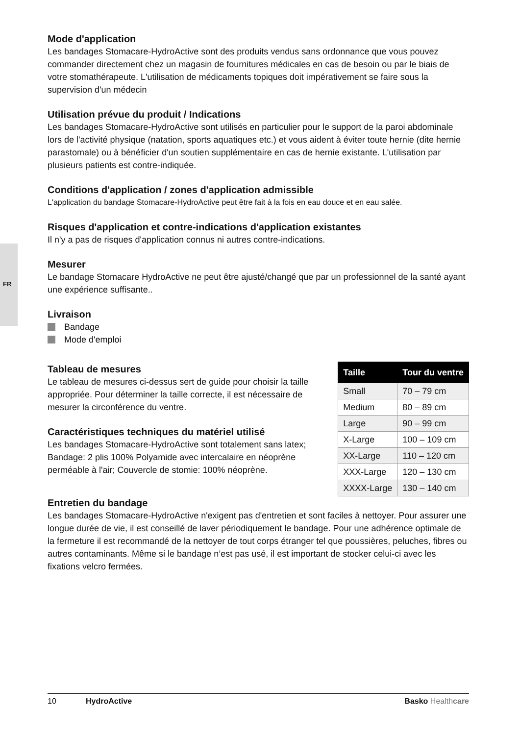FR
Mode d'application
Les bandages Stomacare-HydroActive sont des produits vendus sans ordonnance que vous pouvez commander directement chez un magasin de fournitures médicales en cas de besoin ou par le biais de votre stomathérapeute. L'utilisation de médicaments topiques doit impérativement se faire sous la supervision d'un médecin
Utilisation prévue du produit / Indications
Les bandages Stomacare-HydroActive sont utilisés en particulier pour le support de la paroi abdominale lors de l'activité physique (natation, sports aquatiques etc.) et vous aident à éviter toute hernie (dite hernie parastomale) ou à bénéficier d'un soutien supplémentaire en cas de hernie existante. L'utilisation par plusieurs patients est contre-indiquée.
Conditions d'application / zones d'application admissible
L'application du bandage Stomacare-HydroActive peut être fait à la fois en eau douce et en eau salée.
Risques d'application et contre-indications d'application existantes
Il n'y a pas de risques d'application connus ni autres contre-indications.
Mesurer
Le bandage Stomacare HydroActive ne peut être ajusté/changé que par un professionnel de la santé ayant une expérience suffisante..
Livraison
Bandage
Mode d'emploi
Tableau de mesures
Le tableau de mesures ci-dessus sert de guide pour choisir la taille appropriée. Pour déterminer la taille correcte, il est nécessaire de mesurer la circonférence du ventre.
Caractéristiques techniques du matériel utilisé
Les bandages Stomacare-HydroActive sont totalement sans latex; Bandage: 2 plis 100% Polyamide avec intercalaire en néoprène perméable à l'air; Couvercle de stomie: 100% néoprène.
| Taille | Tour du ventre |
| --- | --- |
| Small | 70 – 79 cm |
| Medium | 80 – 89 cm |
| Large | 90 – 99 cm |
| X-Large | 100 – 109 cm |
| XX-Large | 110 – 120 cm |
| XXX-Large | 120 – 130 cm |
| XXXX-Large | 130 – 140 cm |
Entretien du bandage
Les bandages Stomacare-HydroActive n'exigent pas d'entretien et sont faciles à nettoyer. Pour assurer une longue durée de vie, il est conseillé de laver périodiquement le bandage. Pour une adhérence optimale de la fermeture il est recommandé de la nettoyer de tout corps étranger tel que poussières, peluches, fibres ou autres contaminants. Même si le bandage n’est pas usé, il est important de stocker celui-ci avec les fixations velcro fermées.
10 HydroActive Basko Healthcare